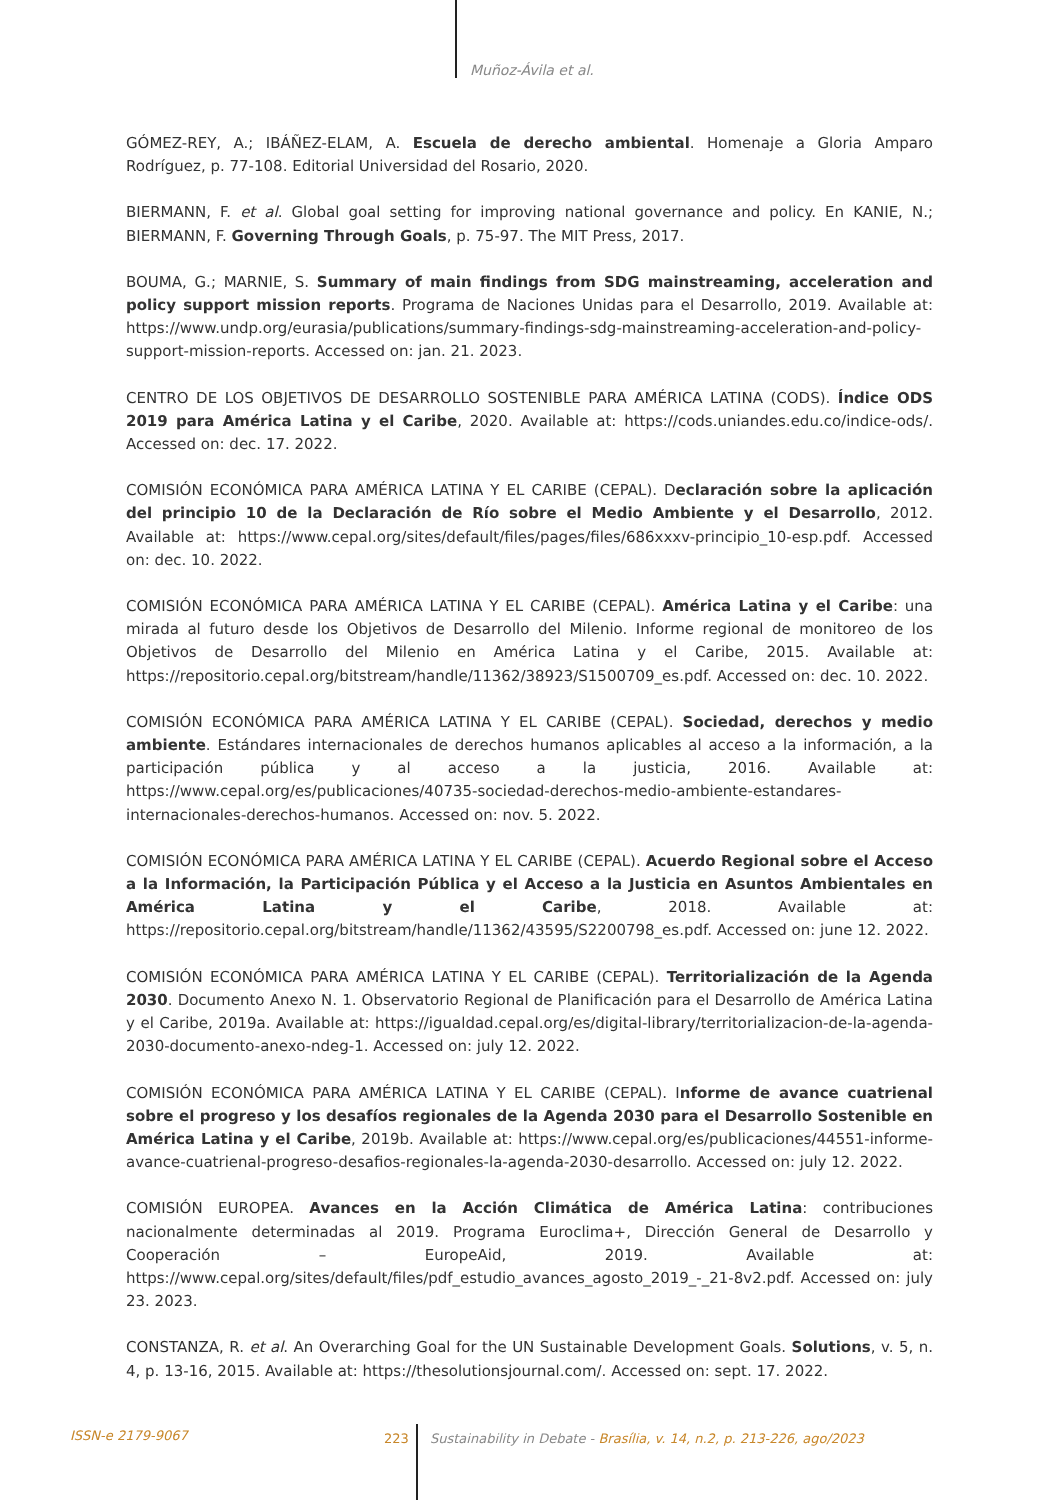Muñoz-Ávila et al.
GÓMEZ-REY, A.; IBÁÑEZ-ELAM, A. Escuela de derecho ambiental. Homenaje a Gloria Amparo Rodríguez, p. 77-108. Editorial Universidad del Rosario, 2020.
BIERMANN, F. et al. Global goal setting for improving national governance and policy. En KANIE, N.; BIERMANN, F. Governing Through Goals, p. 75-97. The MIT Press, 2017.
BOUMA, G.; MARNIE, S. Summary of main findings from SDG mainstreaming, acceleration and policy support mission reports. Programa de Naciones Unidas para el Desarrollo, 2019. Available at: https://www.undp.org/eurasia/publications/summary-findings-sdg-mainstreaming-acceleration-and-policy-support-mission-reports. Accessed on: jan. 21. 2023.
CENTRO DE LOS OBJETIVOS DE DESARROLLO SOSTENIBLE PARA AMÉRICA LATINA (CODS). Índice ODS 2019 para América Latina y el Caribe, 2020. Available at: https://cods.uniandes.edu.co/indice-ods/. Accessed on: dec. 17. 2022.
COMISIÓN ECONÓMICA PARA AMÉRICA LATINA Y EL CARIBE (CEPAL). Declaración sobre la aplicación del principio 10 de la Declaración de Río sobre el Medio Ambiente y el Desarrollo, 2012. Available at: https://www.cepal.org/sites/default/files/pages/files/686xxxv-principio_10-esp.pdf. Accessed on: dec. 10. 2022.
COMISIÓN ECONÓMICA PARA AMÉRICA LATINA Y EL CARIBE (CEPAL). América Latina y el Caribe: una mirada al futuro desde los Objetivos de Desarrollo del Milenio. Informe regional de monitoreo de los Objetivos de Desarrollo del Milenio en América Latina y el Caribe, 2015. Available at: https://repositorio.cepal.org/bitstream/handle/11362/38923/S1500709_es.pdf. Accessed on: dec. 10. 2022.
COMISIÓN ECONÓMICA PARA AMÉRICA LATINA Y EL CARIBE (CEPAL). Sociedad, derechos y medio ambiente. Estándares internacionales de derechos humanos aplicables al acceso a la información, a la participación pública y al acceso a la justicia, 2016. Available at: https://www.cepal.org/es/publicaciones/40735-sociedad-derechos-medio-ambiente-estandares-internacionales-derechos-humanos. Accessed on: nov. 5. 2022.
COMISIÓN ECONÓMICA PARA AMÉRICA LATINA Y EL CARIBE (CEPAL). Acuerdo Regional sobre el Acceso a la Información, la Participación Pública y el Acceso a la Justicia en Asuntos Ambientales en América Latina y el Caribe, 2018. Available at: https://repositorio.cepal.org/bitstream/handle/11362/43595/S2200798_es.pdf. Accessed on: june 12. 2022.
COMISIÓN ECONÓMICA PARA AMÉRICA LATINA Y EL CARIBE (CEPAL). Territorialización de la Agenda 2030. Documento Anexo N. 1. Observatorio Regional de Planificación para el Desarrollo de América Latina y el Caribe, 2019a. Available at: https://igualdad.cepal.org/es/digital-library/territorializacion-de-la-agenda-2030-documento-anexo-ndeg-1. Accessed on: july 12. 2022.
COMISIÓN ECONÓMICA PARA AMÉRICA LATINA Y EL CARIBE (CEPAL). Informe de avance cuatrienal sobre el progreso y los desafíos regionales de la Agenda 2030 para el Desarrollo Sostenible en América Latina y el Caribe, 2019b. Available at: https://www.cepal.org/es/publicaciones/44551-informe-avance-cuatrienal-progreso-desafios-regionales-la-agenda-2030-desarrollo. Accessed on: july 12. 2022.
COMISIÓN EUROPEA. Avances en la Acción Climática de América Latina: contribuciones nacionalmente determinadas al 2019. Programa Euroclima+, Dirección General de Desarrollo y Cooperación – EuropeAid, 2019. Available at: https://www.cepal.org/sites/default/files/pdf_estudio_avances_agosto_2019_-_21-8v2.pdf. Accessed on: july 23. 2023.
CONSTANZA, R. et al. An Overarching Goal for the UN Sustainable Development Goals. Solutions, v. 5, n. 4, p. 13-16, 2015. Available at: https://thesolutionsjournal.com/. Accessed on: sept. 17. 2022.
ISSN-e 2179-9067 223
Sustainability in Debate - Brasília, v. 14, n.2, p. 213-226, ago/2023